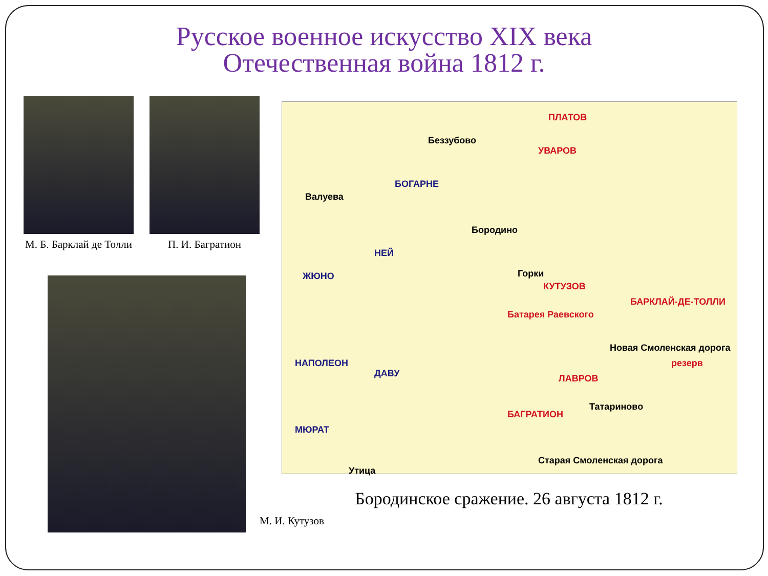Русское военное искусство XIX века
Отечественная война 1812 г.
М. Б. Барклай де Толли
П. И. Багратион
М. И. Кутузов
ПЛАТОВ
Беззубово
УВАРОВ
БОГАРНЕ
Валуева
Бородино
НЕЙ
ЖЮНО Горки
КУТУЗОВ
БАРКЛАЙ-ДЕ-ТОЛЛИ
Батарея Раевского
НАПОЛЕОН
ДАВУ ЛАВРОВ
БАГРАТИОН
Татариново
МЮРАТ
Утица
Старая Смоленская дорога
Новая Смоленская дорога
резерв
Бородинское сражение. 26 августа 1812 г.